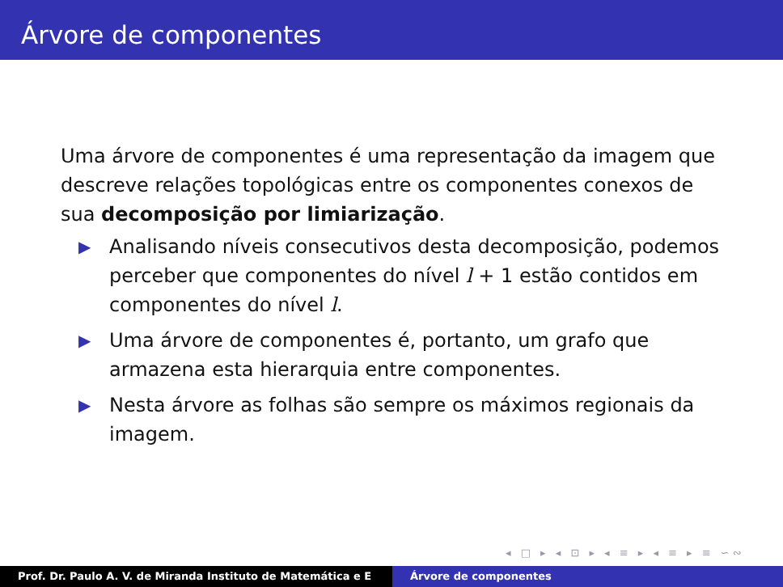Árvore de componentes
Uma árvore de componentes é uma representação da imagem que descreve relações topológicas entre os componentes conexos de sua decomposição por limiarização.
▶ Analisando níveis consecutivos desta decomposição, podemos perceber que componentes do nível l + 1 estão contidos em componentes do nível l.
▶ Uma árvore de componentes é, portanto, um grafo que armazena esta hierarquia entre componentes.
▶ Nesta árvore as folhas são sempre os máximos regionais da imagem.
◂ □ ▸ ◂ ⊡ ▸ ◂ ≡ ▸ ◂ ≡ ▸ ≡ ∽∾
Prof. Dr. Paulo A. V. de Miranda Instituto de Matemática e E Árvore de componentes